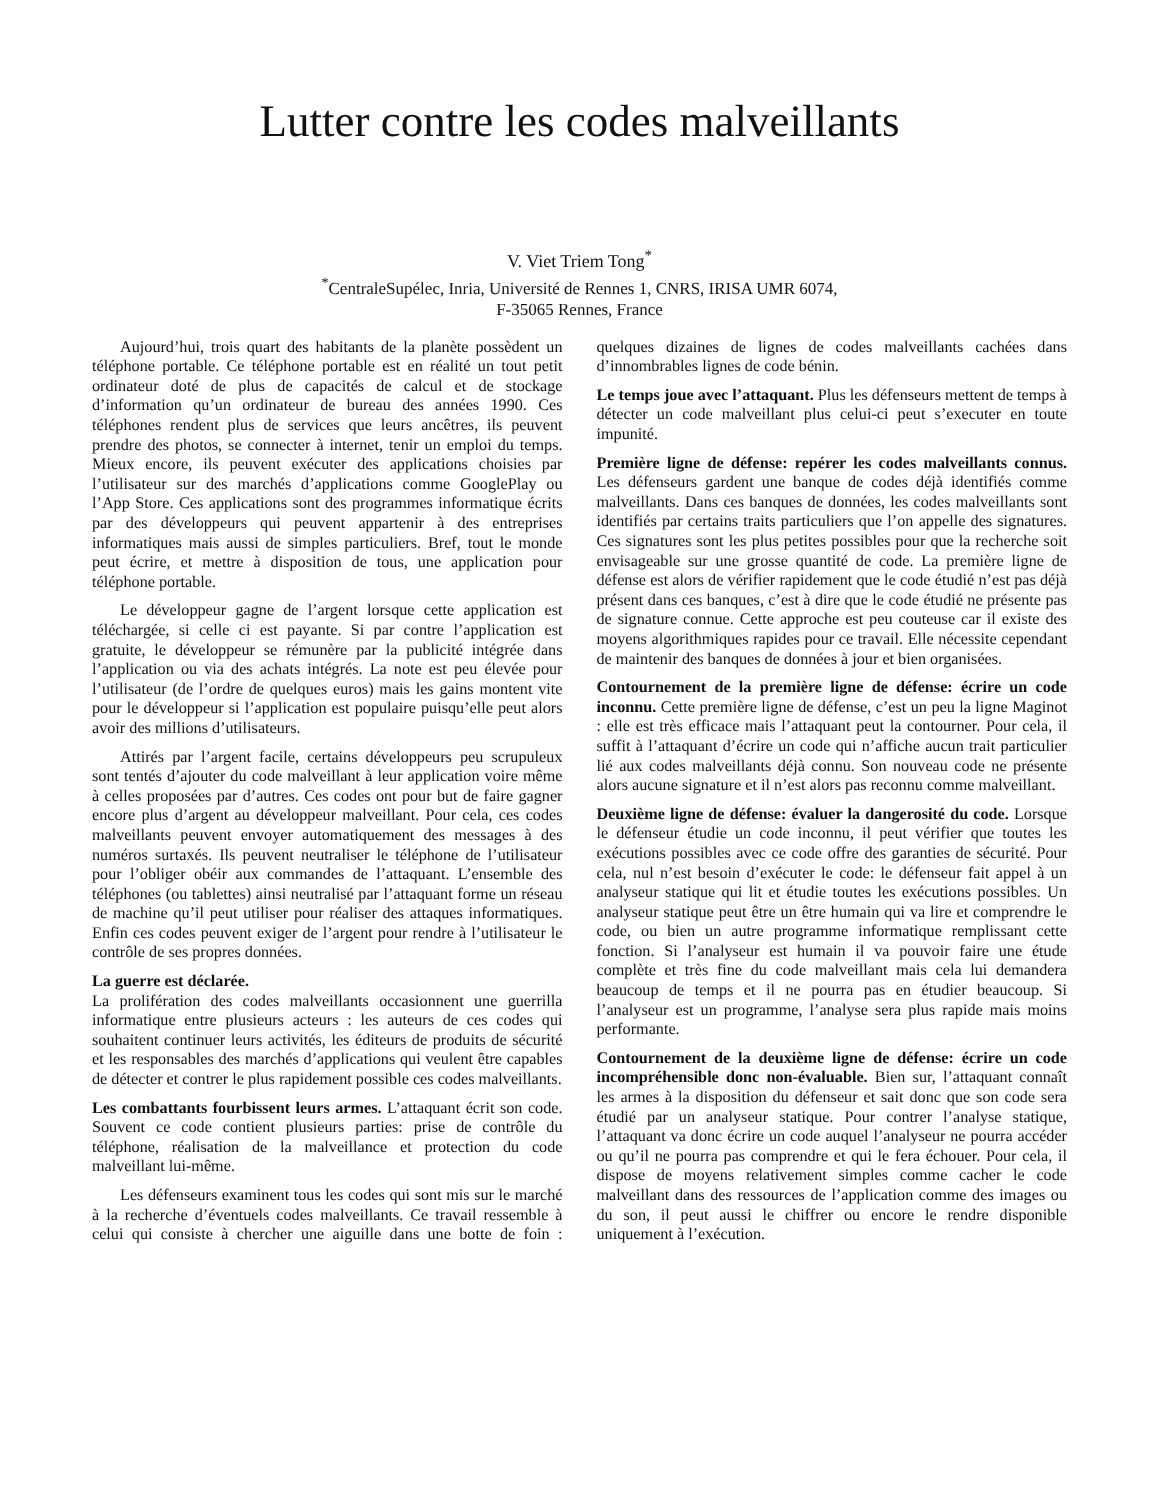Lutter contre les codes malveillants
V. Viet Triem Tong<sup>*</sup>
<sup>*</sup> CentraleSupélec, Inria, Université de Rennes 1, CNRS, IRISA UMR 6074,
F-35065 Rennes, France
Aujourd’hui, trois quart des habitants de la planète possèdent un téléphone portable. Ce téléphone portable est en réalité un tout petit ordinateur doté de plus de capacités de calcul et de stockage d’information qu’un ordinateur de bureau des années 1990. Ces téléphones rendent plus de services que leurs ancêtres, ils peuvent prendre des photos, se connecter à internet, tenir un emploi du temps. Mieux encore, ils peuvent exécuter des applications choisies par l’utilisateur sur des marchés d’applications comme GooglePlay ou l’App Store. Ces applications sont des programmes informatique écrits par des développeurs qui peuvent appartenir à des entreprises informatiques mais aussi de simples particuliers. Bref, tout le monde peut écrire, et mettre à disposition de tous, une application pour téléphone portable.
Le développeur gagne de l’argent lorsque cette application est téléchargée, si celle ci est payante. Si par contre l’application est gratuite, le développeur se rémunère par la publicité intégrée dans l’application ou via des achats intégrés. La note est peu élevée pour l’utilisateur (de l’ordre de quelques euros) mais les gains montent vite pour le développeur si l’application est populaire puisqu’elle peut alors avoir des millions d’utilisateurs.
Attirés par l’argent facile, certains développeurs peu scrupuleux sont tentés d’ajouter du code malveillant à leur application voire même à celles proposées par d’autres. Ces codes ont pour but de faire gagner encore plus d’argent au développeur malveillant. Pour cela, ces codes malveillants peuvent envoyer automatiquement des messages à des numéros surtaxés. Ils peuvent neutraliser le téléphone de l’utilisateur pour l’obliger obéir aux commandes de l’attaquant. L’ensemble des téléphones (ou tablettes) ainsi neutralisé par l’attaquant forme un réseau de machine qu’il peut utiliser pour réaliser des attaques informatiques. Enfin ces codes peuvent exiger de l’argent pour rendre à l’utilisateur le contrôle de ses propres données.
La guerre est déclarée.
La prolifération des codes malveillants occasionnent une guerrilla informatique entre plusieurs acteurs : les auteurs de ces codes qui souhaitent continuer leurs activités, les éditeurs de produits de sécurité et les responsables des marchés d’applications qui veulent être capables de détecter et contrer le plus rapidement possible ces codes malveillants.
Les combattants fourbissent leurs armes. L’attaquant écrit son code. Souvent ce code contient plusieurs parties: prise de contrôle du téléphone, réalisation de la malveillance et protection du code malveillant lui-même.
Les défenseurs examinent tous les codes qui sont mis sur le marché à la recherche d’éventuels codes malveillants. Ce travail ressemble à celui qui consiste à chercher une aiguille dans une botte de foin : quelques dizaines de lignes de codes malveillants cachées dans d’innombrables lignes de code bénin.
Le temps joue avec l’attaquant. Plus les défenseurs mettent de temps à détecter un code malveillant plus celui-ci peut s’executer en toute impunité.
Première ligne de défense: repérer les codes malveillants connus. Les défenseurs gardent une banque de codes déjà identifiés comme malveillants. Dans ces banques de données, les codes malveillants sont identifiés par certains traits particuliers que l’on appelle des signatures. Ces signatures sont les plus petites possibles pour que la recherche soit envisageable sur une grosse quantité de code. La première ligne de défense est alors de vérifier rapidement que le code étudié n’est pas déjà présent dans ces banques, c’est à dire que le code étudié ne présente pas de signature connue. Cette approche est peu couteuse car il existe des moyens algorithmiques rapides pour ce travail. Elle nécessite cependant de maintenir des banques de données à jour et bien organisées.
Contournement de la première ligne de défense: écrire un code inconnu. Cette première ligne de défense, c’est un peu la ligne Maginot : elle est très efficace mais l’attaquant peut la contourner. Pour cela, il suffit à l’attaquant d’écrire un code qui n’affiche aucun trait particulier lié aux codes malveillants déjà connu. Son nouveau code ne présente alors aucune signature et il n’est alors pas reconnu comme malveillant.
Deuxième ligne de défense: évaluer la dangerosité du code. Lorsque le défenseur étudie un code inconnu, il peut vérifier que toutes les exécutions possibles avec ce code offre des garanties de sécurité. Pour cela, nul n’est besoin d’exécuter le code: le défenseur fait appel à un analyseur statique qui lit et étudie toutes les exécutions possibles. Un analyseur statique peut être un être humain qui va lire et comprendre le code, ou bien un autre programme informatique remplissant cette fonction. Si l’analyseur est humain il va pouvoir faire une étude complète et très fine du code malveillant mais cela lui demandera beaucoup de temps et il ne pourra pas en étudier beaucoup. Si l’analyseur est un programme, l’analyse sera plus rapide mais moins performante.
Contournement de la deuxième ligne de défense: écrire un code incompréhensible donc non-évaluable. Bien sur, l’attaquant connaît les armes à la disposition du défenseur et sait donc que son code sera étudié par un analyseur statique. Pour contrer l’analyse statique, l’attaquant va donc écrire un code auquel l’analyseur ne pourra accéder ou qu’il ne pourra pas comprendre et qui le fera échouer. Pour cela, il dispose de moyens relativement simples comme cacher le code malveillant dans des ressources de l’application comme des images ou du son, il peut aussi le chiffrer ou encore le rendre disponible uniquement à l’exécution.